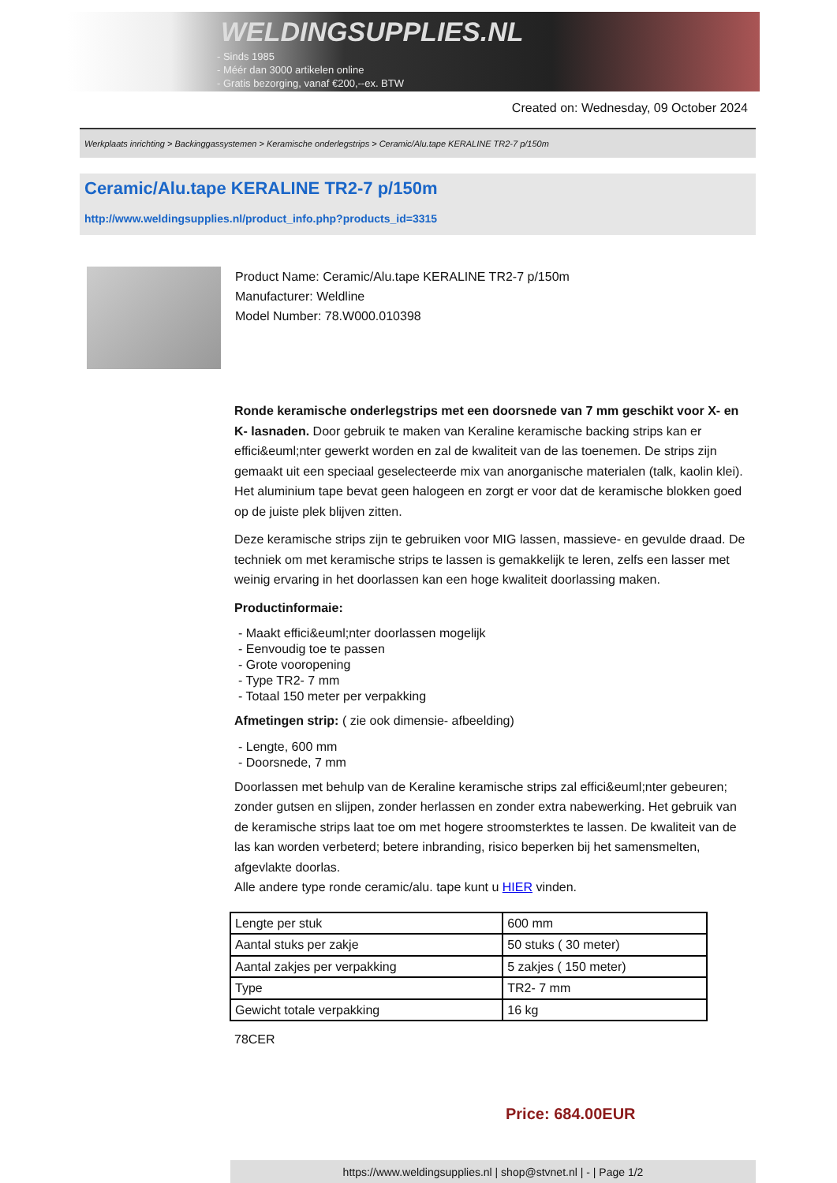WELDINGSUPPLIES.NL
- Sinds 1985
- Méér dan 3000 artikelen online
- Gratis bezorging, vanaf €200,--ex. BTW
Created on: Wednesday, 09 October 2024
Werkplaats inrichting > Backinggassystemen > Keramische onderlegstrips > Ceramic/Alu.tape KERALINE TR2-7 p/150m
Ceramic/Alu.tape KERALINE TR2-7 p/150m
http://www.weldingsupplies.nl/product_info.php?products_id=3315
Product Name: Ceramic/Alu.tape KERALINE TR2-7 p/150m
Manufacturer: Weldline
Model Number: 78.W000.010398
Ronde keramische onderlegstrips met een doorsnede van 7 mm geschikt voor X- en K- lasnaden. Door gebruik te maken van Keraline keramische backing strips kan er effici&euml;nter gewerkt worden en zal de kwaliteit van de las toenemen. De strips zijn gemaakt uit een speciaal geselecteerde mix van anorganische materialen (talk, kaolin klei). Het aluminium tape bevat geen halogeen en zorgt er voor dat de keramische blokken goed op de juiste plek blijven zitten.
Deze keramische strips zijn te gebruiken voor MIG lassen, massieve- en gevulde draad. De techniek om met keramische strips te lassen is gemakkelijk te leren, zelfs een lasser met weinig ervaring in het doorlassen kan een hoge kwaliteit doorlassing maken.
Productinformaie:
- Maakt effici&euml;nter doorlassen mogelijk
- Eenvoudig toe te passen
- Grote vooropening
- Type TR2- 7 mm
- Totaal 150 meter per verpakking
Afmetingen strip: ( zie ook dimensie- afbeelding)
- Lengte, 600 mm
- Doorsnede, 7 mm
Doorlassen met behulp van de Keraline keramische strips zal effici&euml;nter gebeuren; zonder gutsen en slijpen, zonder herlassen en zonder extra nabewerking. Het gebruik van de keramische strips laat toe om met hogere stroomsterktes te lassen. De kwaliteit van de las kan worden verbeterd; betere inbranding, risico beperken bij het samensmelten, afgevlakte doorlas.
Alle andere type ronde ceramic/alu. tape kunt u HIER vinden.
| Lengte per stuk | 600 mm |
| Aantal stuks per zakje | 50 stuks ( 30 meter) |
| Aantal zakjes per verpakking | 5 zakjes ( 150 meter) |
| Type | TR2- 7 mm |
| Gewicht totale verpakking | 16 kg |
78CER
Price: 684.00EUR
https://www.weldingsupplies.nl | shop@stvnet.nl | - | Page 1/2